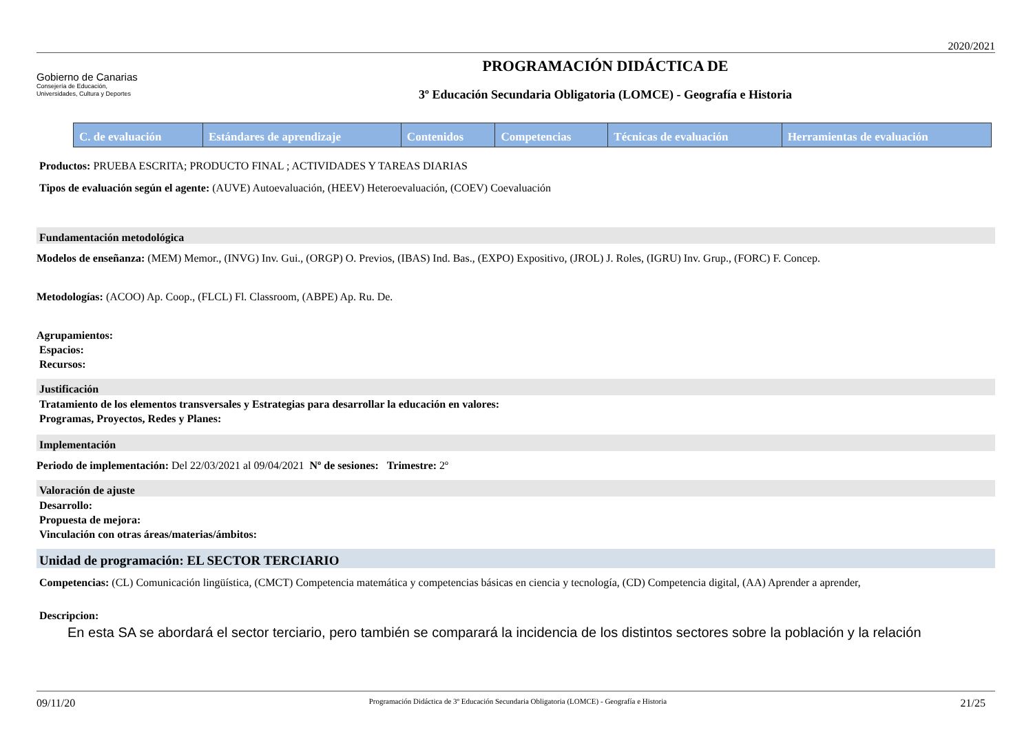2020/2021
Gobierno de Canarias
Consejería de Educación,
Universidades, Cultura y Deportes
PROGRAMACIÓN DIDÁCTICA DE
3º Educación Secundaria Obligatoria (LOMCE) - Geografía e Historia
| C. de evaluación | Estándares de aprendizaje | Contenidos | Competencias | Técnicas de evaluación | Herramientas de evaluación |
| --- | --- | --- | --- | --- | --- |
Productos: PRUEBA ESCRITA; PRODUCTO FINAL ; ACTIVIDADES Y TAREAS DIARIAS
Tipos de evaluación según el agente: (AUVE) Autoevaluación, (HEEV) Heteroevaluación, (COEV) Coevaluación
Fundamentación metodológica
Modelos de enseñanza: (MEM) Memor., (INVG) Inv. Gui., (ORGP) O. Previos, (IBAS) Ind. Bas., (EXPO) Expositivo, (JROL) J. Roles, (IGRU) Inv. Grup., (FORC) F. Concep.
Metodologías: (ACOO) Ap. Coop., (FLCL) Fl. Classroom, (ABPE) Ap. Ru. De.
Agrupamientos:
Espacios:
Recursos:
Justificación
Tratamiento de los elementos transversales y Estrategias para desarrollar la educación en valores:
Programas, Proyectos, Redes y Planes:
Implementación
Periodo de implementación: Del 22/03/2021 al 09/04/2021 Nº de sesiones: Trimestre: 2º
Valoración de ajuste
Desarrollo:
Propuesta de mejora:
Vinculación con otras áreas/materias/ámbitos:
Unidad de programación: EL SECTOR TERCIARIO
Competencias: (CL) Comunicación lingüística, (CMCT) Competencia matemática y competencias básicas en ciencia y tecnología, (CD) Competencia digital, (AA) Aprender a aprender,
Descripcion:
En esta SA se abordará el sector terciario, pero también se comparará la incidencia de los distintos sectores sobre la población y la relación
09/11/20 Programación Didáctica de 3º Educación Secundaria Obligatoria (LOMCE) - Geografía e Historia 21/25